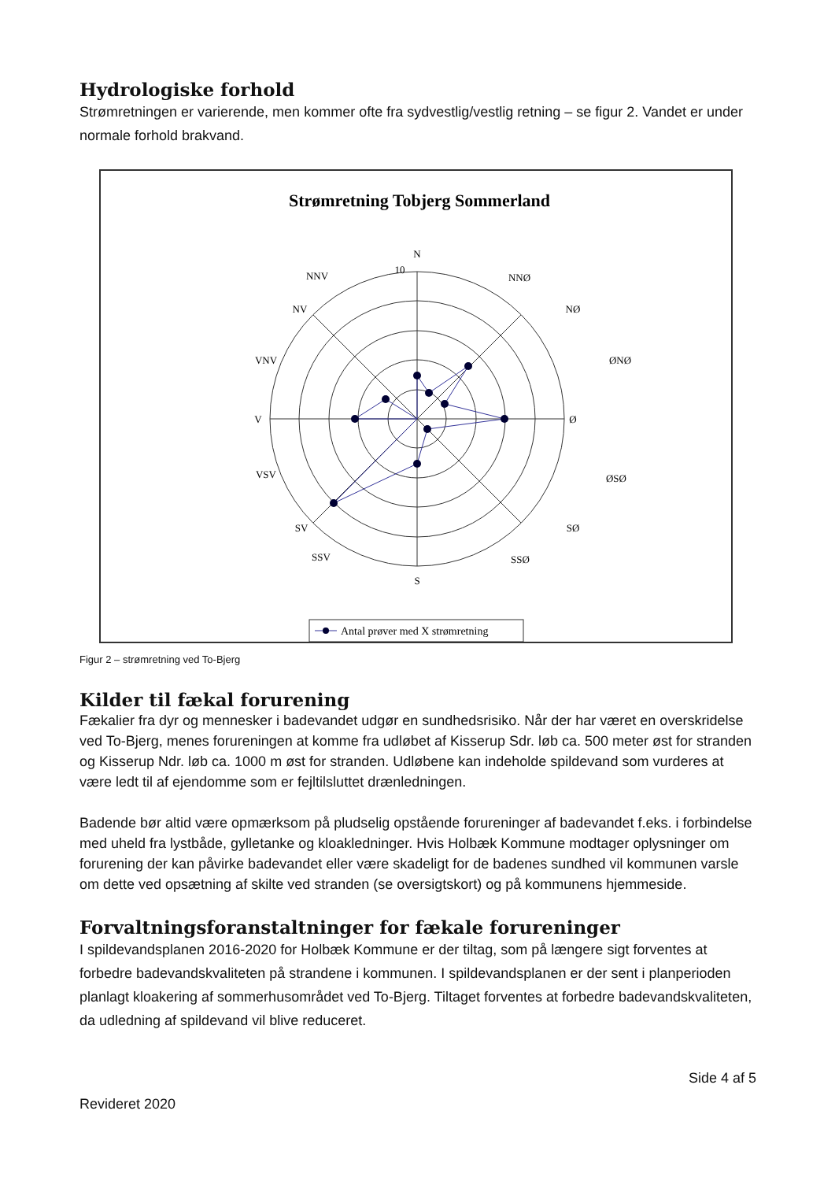Hydrologiske forhold
Strømretningen er varierende, men kommer ofte fra sydvestlig/vestlig retning – se figur 2. Vandet er under normale forhold brakvand.
Strømretning Tobjerg Sommerland
N
NNØ
NØ
ØNØ
Ø
ØSØ
SØ
SSØ
S
SSV
SV
VSV
V
VNV
NV
NNV
10
Antal prøver med X strømretning
Figur 2 – strømretning ved To-Bjerg
Kilder til fækal forurening
Fækalier fra dyr og mennesker i badevandet udgør en sundhedsrisiko. Når der har været en overskridelse ved To-Bjerg, menes forureningen at komme fra udløbet af Kisserup Sdr. løb ca. 500 meter øst for stranden og Kisserup Ndr. løb ca. 1000 m øst for stranden. Udløbene kan indeholde spildevand som vurderes at være ledt til af ejendomme som er fejltilsluttet drænledningen.
Badende bør altid være opmærksom på pludselig opstående forureninger af badevandet f.eks. i forbindelse med uheld fra lystbåde, gylletanke og kloakledninger. Hvis Holbæk Kommune modtager oplysninger om forurening der kan påvirke badevandet eller være skadeligt for de badenes sundhed vil kommunen varsle om dette ved opsætning af skilte ved stranden (se oversigtskort) og på kommunens hjemmeside.
Forvaltningsforanstaltninger for fækale forureninger
I spildevandsplanen 2016-2020 for Holbæk Kommune er der tiltag, som på længere sigt forventes at forbedre badevandskvaliteten på strandene i kommunen. I spildevandsplanen er der sent i planperioden planlagt kloakering af sommerhusområdet ved To-Bjerg. Tiltaget forventes at forbedre badevandskvaliteten, da udledning af spildevand vil blive reduceret.
Side 4 af 5
Revideret 2020